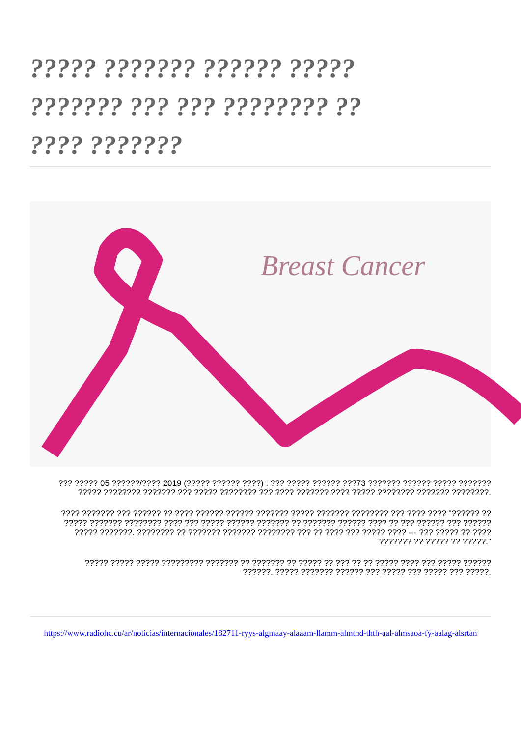????? ??????? ?????? ?????
??????? ??? ??? ???????? ??
???? ???????
Breast Cancer
??? ????? 05 ??????/???? 2019 (????? ?????? ????) : ??? ????? ?????? ???73 ??????? ?????? ????? ??????? ????? ???????? ??????? ??? ????? ???????? ??? ???? ??????? ???? ????? ???????? ??????? ????????.
???? ??????? ??? ?????? ?? ???? ?????? ?????? ??????? ????? ??????? ???????? ??? ???? ???? "?????? ?? ????? ??????? ???????? ???? ??? ????? ?????? ??????? ?? ??????? ?????? ???? ?? ??? ?????? ??? ?????? ????? ???????. ???????? ?? ??????? ??????? ???????? ??? ?? ???? ??? ????? ???? --- ??? ????? ?? ???? ??????? ?? ????? ?? ?????."
????? ????? ????? ????????? ??????? ?? ??????? ?? ????? ?? ??? ?? ?? ????? ???? ??? ????? ?????? ??????. ????? ??????? ?????? ??? ????? ??? ????? ??? ?????.
https://www.radiohc.cu/ar/noticias/internacionales/182711-ryys-algmaay-alaaam-llamm-almthd-thth-aal-almsaoa-fy-aalag-alsrtan